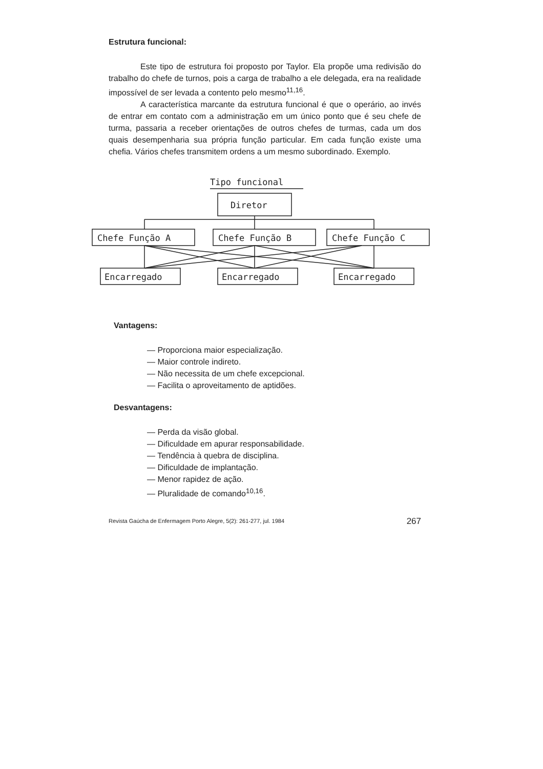Estrutura funcional:
Este tipo de estrutura foi proposto por Taylor. Ela propõe uma redivisão do trabalho do chefe de turnos, pois a carga de trabalho a ele delegada, era na realidade impossível de ser levada a contento pelo mesmo<sup>11,16</sup>.
A característica marcante da estrutura funcional é que o operário, ao invés de entrar em contato com a administração em um único ponto que é seu chefe de turma, passaria a receber orientações de outros chefes de turmas, cada um dos quais desempenharia sua própria função particular. Em cada função existe uma chefia. Vários chefes transmitem ordens a um mesmo subordinado. Exemplo.
Tipo funcional
Diretor
Chefe Função A
Chefe Função B
Chefe Função C
Encarregado
Encarregado
Encarregado
Vantagens:
— Proporciona maior especialização.
— Maior controle indireto.
— Não necessita de um chefe excepcional.
— Facilita o aproveitamento de aptidões.
Desvantagens:
— Perda da visão global.
— Dificuldade em apurar responsabilidade.
— Tendência à quebra de disciplina.
— Dificuldade de implantação.
— Menor rapidez de ação.
— Pluralidade de comando<sup>10,16</sup>.
Revista Gaúcha de Enfermagem Porto Alegre, 5(2): 261-277, jul. 1984 267